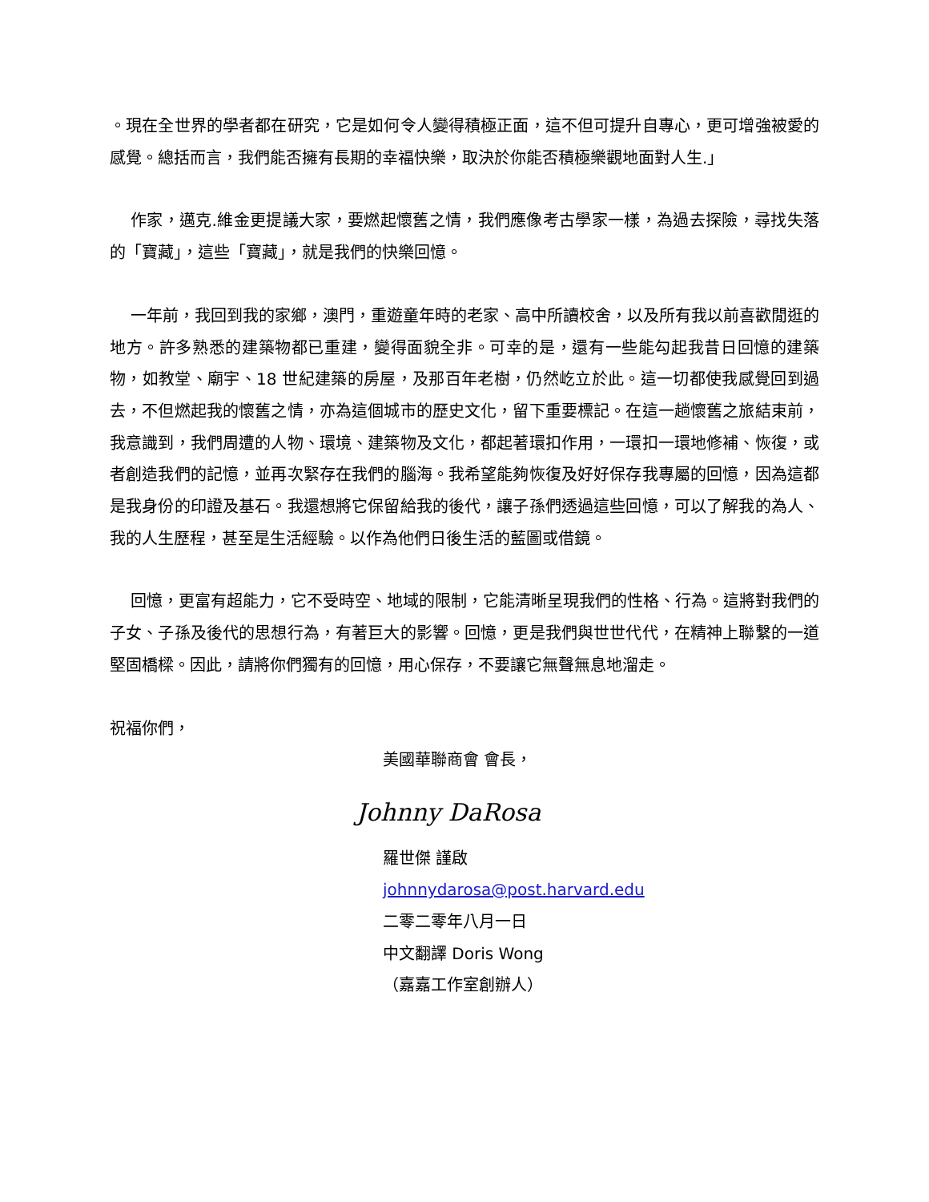。現在全世界的學者都在研究，它是如何令人變得積極正面，這不但可提升自專心，更可增強被愛的感覺。總括而言，我們能否擁有長期的幸福快樂，取決於你能否積極樂觀地面對人生.」
作家，邁克.維金更提議大家，要燃起懷舊之情，我們應像考古學家一樣，為過去探險，尋找失落的「寶藏」，這些「寶藏」，就是我們的快樂回憶。
一年前，我回到我的家鄉，澳門，重遊童年時的老家、高中所讀校舍，以及所有我以前喜歡閒逛的地方。許多熟悉的建築物都已重建，變得面貌全非。可幸的是，還有一些能勾起我昔日回憶的建築物，如教堂、廟宇、18 世紀建築的房屋，及那百年老樹，仍然屹立於此。這一切都使我感覺回到過去，不但燃起我的懷舊之情，亦為這個城市的歷史文化，留下重要標記。在這一趟懷舊之旅結束前，我意識到，我們周遭的人物、環境、建築物及文化，都起著環扣作用，一環扣一環地修補、恢復，或者創造我們的記憶，並再次緊存在我們的腦海。我希望能夠恢復及好好保存我專屬的回憶，因為這都是我身份的印證及基石。我還想將它保留給我的後代，讓子孫們透過這些回憶，可以了解我的為人、我的人生歷程，甚至是生活經驗。以作為他們日後生活的藍圖或借鏡。
回憶，更富有超能力，它不受時空、地域的限制，它能清晰呈現我們的性格、行為。這將對我們的子女、子孫及後代的思想行為，有著巨大的影響。回憶，更是我們與世世代代，在精神上聯繫的一道堅固橋樑。因此，請將你們獨有的回憶，用心保存，不要讓它無聲無息地溜走。
祝福你們，
美國華聯商會 會長，
Johnny DaRosa
羅世傑 謹啟
johnnydarosa@post.harvard.edu
二零二零年八月一日
中文翻譯 Doris Wong
（嘉嘉工作室創辦人）